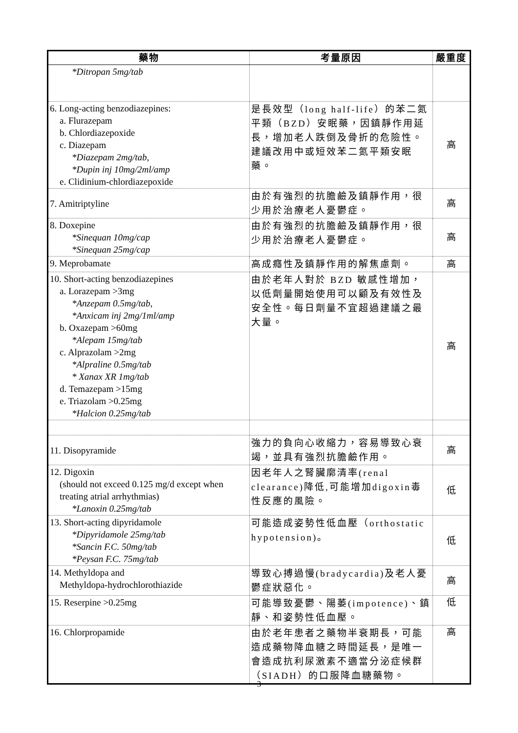| 藥物 | 考量原因 | 嚴重度 |
| --- | --- | --- |
| *Ditropan 5mg/tab | | |
| 6. Long-acting benzodiazepines: a. Flurazepam b. Chlordiazepoxide c. Diazepam *Diazepam 2mg/tab, *Dupin inj 10mg/2ml/amp e. Clidinium-chlordiazepoxide | 是長效型（long half-life）的苯二氮平類（BZD）安眠藥，因鎮靜作用延長，增加老人跌倒及骨折的危險性。建議改用中或短效苯二氮平類安眠藥。 | 高 |
| 7. Amitriptyline | 由於有強烈的抗膽鹼及鎮靜作用，很少用於治療老人憂鬱症。 | 高 |
| 8. Doxepine *Sinequan 10mg/cap *Sinequan 25mg/cap | 由於有強烈的抗膽鹼及鎮靜作用，很少用於治療老人憂鬱症。 | 高 |
| 9. Meprobamate | 高成癮性及鎮靜作用的解焦慮劑。 | 高 |
| 10. Short-acting benzodiazepines a. Lorazepam >3mg *Anzepam 0.5mg/tab, *Anxicam inj 2mg/1ml/amp b. Oxazepam >60mg *Alepam 15mg/tab c. Alprazolam >2mg *Alpraline 0.5mg/tab * Xanax XR 1mg/tab d. Temazepam >15mg e. Triazolam >0.25mg *Halcion 0.25mg/tab | 由於老年人對於 BZD 敏感性增加，以低劑量開始使用可以顧及有效性及安全性。每日劑量不宜超過建議之最大量。 | 高 |
| 11. Disopyramide | 強力的負向心收縮力，容易導致心衰竭，並具有強烈抗膽鹼作用。 | 高 |
| 12. Digoxin (should not exceed 0.125 mg/d except when treating atrial arrhythmias) *Lanoxin 0.25mg/tab | 因老年人之腎臟廓清率(renal clearance)降低,可能增加digoxin毒性反應的風險。 | 低 |
| 13. Short-acting dipyridamole *Dipyridamole 25mg/tab *Sancin F.C. 50mg/tab *Peysan F.C. 75mg/tab | 可能造成姿勢性低血壓（orthostatic hypotension)。 | 低 |
| 14. Methyldopa and Methyldopa-hydrochlorothiazide | 導致心搏過慢(bradycardia)及老人憂鬱症狀惡化。 | 高 |
| 15. Reserpine >0.25mg | 可能導致憂鬱、陽萎(impotence)、鎮靜、和姿勢性低血壓。 | 低 |
| 16. Chlorpropamide | 由於老年患者之藥物半衰期長，可能造成藥物降血糖之時間延長，是唯一會造成抗利尿激素不適當分泌症候群（SIADH）的口服降血糖藥物。 | 高 |
3